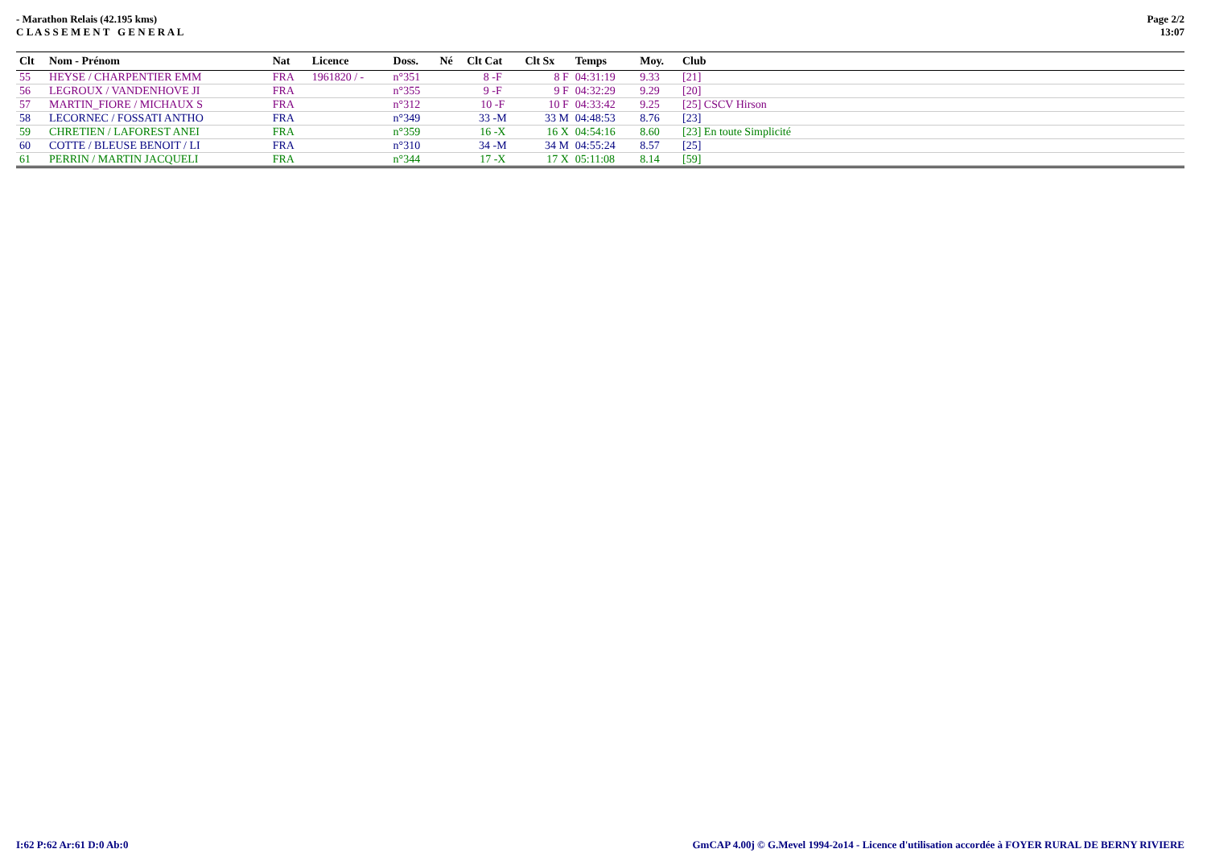- Marathon Relais (42.195 kms)
C L A S S E M E N T G E N E R A L
Page 2/2
13:07
| Clt | Nom - Prénom | Nat | Licence | Doss. | Né | Clt Cat | Clt Sx | Temps | Moy. | Club |
| --- | --- | --- | --- | --- | --- | --- | --- | --- | --- | --- |
| 55 | HEYSE / CHARPENTIER EMM | FRA | 1961820 / - | n°351 | | 8 -F | 8 F | 04:31:19 | 9.33 | [21] |
| 56 | LEGROUX / VANDENHOVE JI | FRA | | n°355 | | 9 -F | 9 F | 04:32:29 | 9.29 | [20] |
| 57 | MARTIN_FIORE / MICHAUX S | FRA | | n°312 | | 10 -F | 10 F | 04:33:42 | 9.25 | [25] CSCV Hirson |
| 58 | LECORNEC / FOSSATI ANTHO | FRA | | n°349 | | 33 -M | 33 M | 04:48:53 | 8.76 | [23] |
| 59 | CHRETIEN / LAFOREST ANEI | FRA | | n°359 | | 16 -X | 16 X | 04:54:16 | 8.60 | [23] En toute Simplicité |
| 60 | COTTE / BLEUSE BENOIT / LI | FRA | | n°310 | | 34 -M | 34 M | 04:55:24 | 8.57 | [25] |
| 61 | PERRIN / MARTIN JACQUELI | FRA | | n°344 | | 17 -X | 17 X | 05:11:08 | 8.14 | [59] |
I:62 P:62 Ar:61 D:0 Ab:0 GmCAP 4.00j © G.Mevel 1994-2o14 - Licence d'utilisation accordée à FOYER RURAL DE BERNY RIVIERE